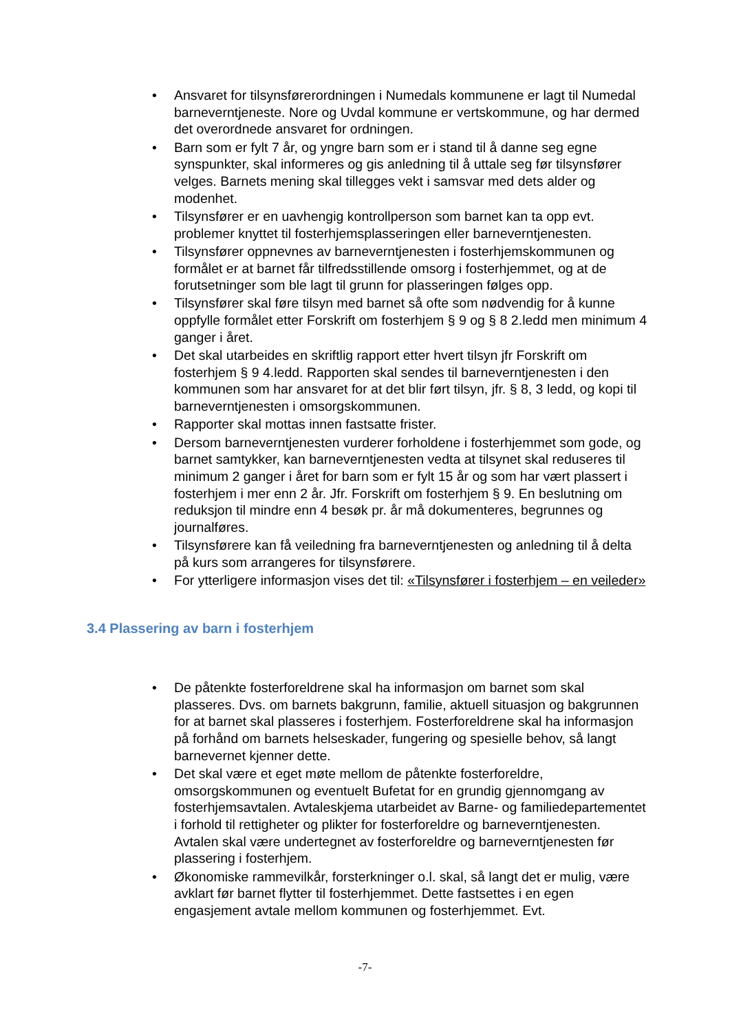• Ansvaret for tilsynsførerordningen i Numedals kommunene er lagt til Numedal barneverntjeneste. Nore og Uvdal kommune er vertskommune, og har dermed det overordnede ansvaret for ordningen.
• Barn som er fylt 7 år, og yngre barn som er i stand til å danne seg egne synspunkter, skal informeres og gis anledning til å uttale seg før tilsynsfører velges. Barnets mening skal tillegges vekt i samsvar med dets alder og modenhet.
• Tilsynsfører er en uavhengig kontrollperson som barnet kan ta opp evt. problemer knyttet til fosterhjemsplasseringen eller barneverntjenesten.
• Tilsynsfører oppnevnes av barneverntjenesten i fosterhjemskommunen og formålet er at barnet får tilfredsstillende omsorg i fosterhjemmet, og at de forutsetninger som ble lagt til grunn for plasseringen følges opp.
• Tilsynsfører skal føre tilsyn med barnet så ofte som nødvendig for å kunne oppfylle formålet etter Forskrift om fosterhjem § 9 og § 8 2.ledd men minimum 4 ganger i året.
• Det skal utarbeides en skriftlig rapport etter hvert tilsyn jfr Forskrift om fosterhjem § 9 4.ledd. Rapporten skal sendes til barneverntjenesten i den kommunen som har ansvaret for at det blir ført tilsyn, jfr. § 8, 3 ledd, og kopi til barneverntjenesten i omsorgskommunen.
• Rapporter skal mottas innen fastsatte frister.
• Dersom barneverntjenesten vurderer forholdene i fosterhjemmet som gode, og barnet samtykker, kan barneverntjenesten vedta at tilsynet skal reduseres til minimum 2 ganger i året for barn som er fylt 15 år og som har vært plassert i fosterhjem i mer enn 2 år. Jfr. Forskrift om fosterhjem § 9. En beslutning om reduksjon til mindre enn 4 besøk pr. år må dokumenteres, begrunnes og journalføres.
• Tilsynsførere kan få veiledning fra barneverntjenesten og anledning til å delta på kurs som arrangeres for tilsynsførere.
• For ytterligere informasjon vises det til: «Tilsynsfører i fosterhjem – en veileder»
3.4 Plassering av barn i fosterhjem
• De påtenkte fosterforeldrene skal ha informasjon om barnet som skal plasseres. Dvs. om barnets bakgrunn, familie, aktuell situasjon og bakgrunnen for at barnet skal plasseres i fosterhjem. Fosterforeldrene skal ha informasjon på forhånd om barnets helseskader, fungering og spesielle behov, så langt barnevernet kjenner dette.
• Det skal være et eget møte mellom de påtenkte fosterforeldre, omsorgskommunen og eventuelt Bufetat for en grundig gjennomgang av fosterhjemsavtalen. Avtaleskjema utarbeidet av Barne- og familiedepartementet i forhold til rettigheter og plikter for fosterforeldre og barneverntjenesten. Avtalen skal være undertegnet av fosterforeldre og barneverntjenesten før plassering i fosterhjem.
• Økonomiske rammevilkår, forsterkninger o.l. skal, så langt det er mulig, være avklart før barnet flytter til fosterhjemmet. Dette fastsettes i en egen engasjement avtale mellom kommunen og fosterhjemmet. Evt.
-7-